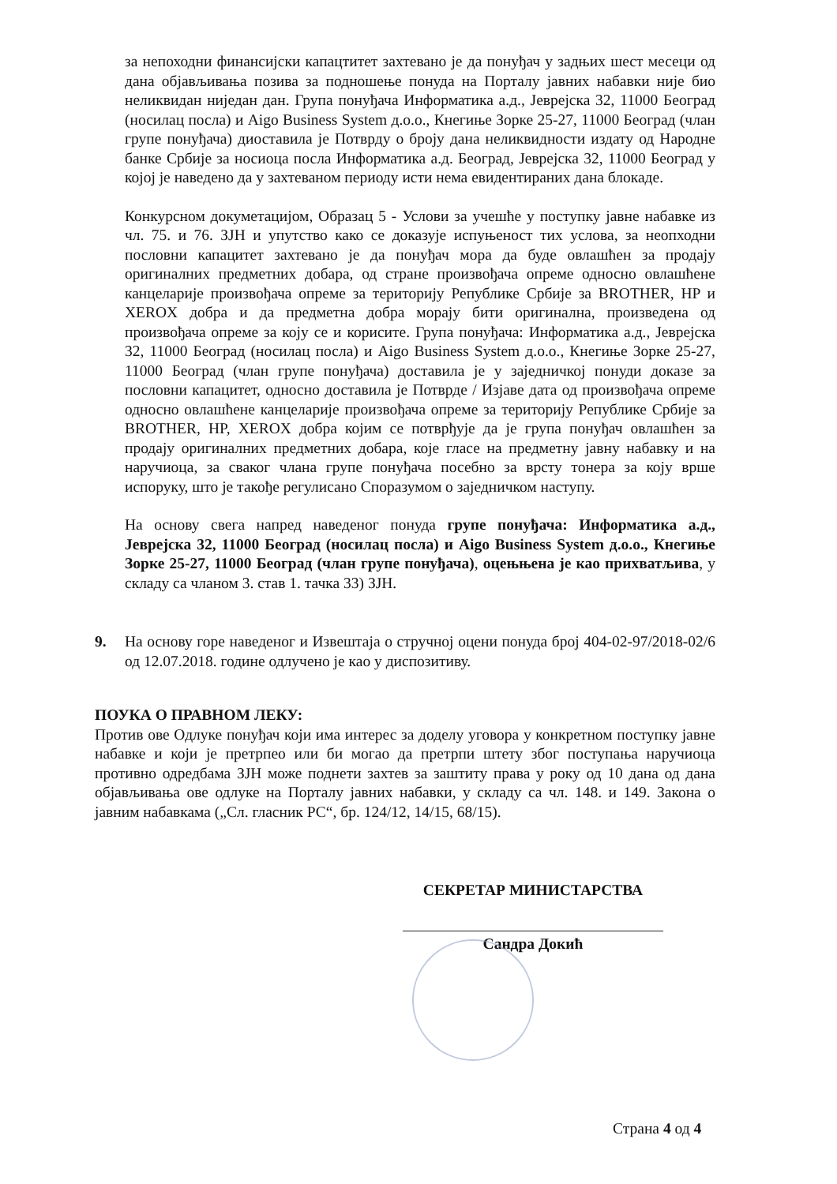за непоходни финансијски капацтитет захтевано је да понуђач у задњих шест месеци од дана објављивања позива за подношење понуда на Порталу јавних набавки није био неликвидан ниједан дан. Група понуђача Информатика а.д., Јеврејска 32, 11000 Београд (носилац посла) и Aigo Business System д.о.о., Кнегиње Зорке 25-27, 11000 Београд (члан групе понуђача) диоставила је Потврду о броју дана неликвидности издату од Народне банке Србије за носиоца посла Информатика а.д. Београд, Јеврејска 32, 11000 Београд у којој је наведено да у захтеваном периоду исти нема евидентираних дана блокаде.
Конкурсном докуметацијом, Образац 5 - Услови за учешће у поступку јавне набавке из чл. 75. и 76. ЗЈН и упутство како се доказује испуњеност тих услова, за неопходни пословни капацитет захтевано је да понуђач мора да буде овлашћен за продају оригиналних предметних добара, од стране произвођача опреме односно овлашћене канцеларије произвођача опреме за територију Републике Србије за BROTHER, HP и XEROX добра и да предметна добра морају бити оригинална, произведена од произвођача опреме за коју се и корисите. Група понуђача: Информатика а.д., Јеврејска 32, 11000 Београд (носилац посла) и Aigo Business System д.о.о., Кнегиње Зорке 25-27, 11000 Београд (члан групе понуђача) доставила је у заједничкој понуди доказе за пословни капацитет, односно доставила је Потврде / Изјаве дата од произвођача опреме односно овлашћене канцеларије произвођача опреме за територију Републике Србије за BROTHER, HP, XEROX добра којим се потврђује да је група понуђач овлашћен за продају оригиналних предметних добара, које гласе на предметну јавну набавку и на наручиоца, за сваког члана групе понуђача посебно за врсту тонера за коју врше испоруку, што је такође регулисано Споразумом о заједничком наступу.
На основу свега напред наведеног понуда групе понуђача: Информатика а.д., Јеврејска 32, 11000 Београд (носилац посла) и Aigo Business System д.о.о., Кнегиње Зорке 25-27, 11000 Београд (члан групе понуђача), оцењњена је као прихватљива, у складу са чланом 3. став 1. тачка 33) ЗЈН.
9. На основу горе наведеног и Извештаја о стручној оцени понуда број 404-02-97/2018-02/6 од 12.07.2018. године одлучено је као у диспозитиву.
ПОУКА О ПРАВНОМ ЛЕКУ:
Против ове Одлуке понуђач који има интерес за доделу уговора у конкретном поступку јавне набавке и који је претрпео или би могао да претрпи штету због поступања наручиоца противно одредбама ЗЈН може поднети захтев за заштиту права у року од 10 дана од дана објављивања ове одлуке на Порталу јавних набавки, у складу са чл. 148. и 149. Закона о јавним набавкама („Сл. гласник РС“, бр. 124/12, 14/15, 68/15).
СЕКРЕТАР МИНИСТАРСТВА
Сандра Докић
Страна 4 од 4